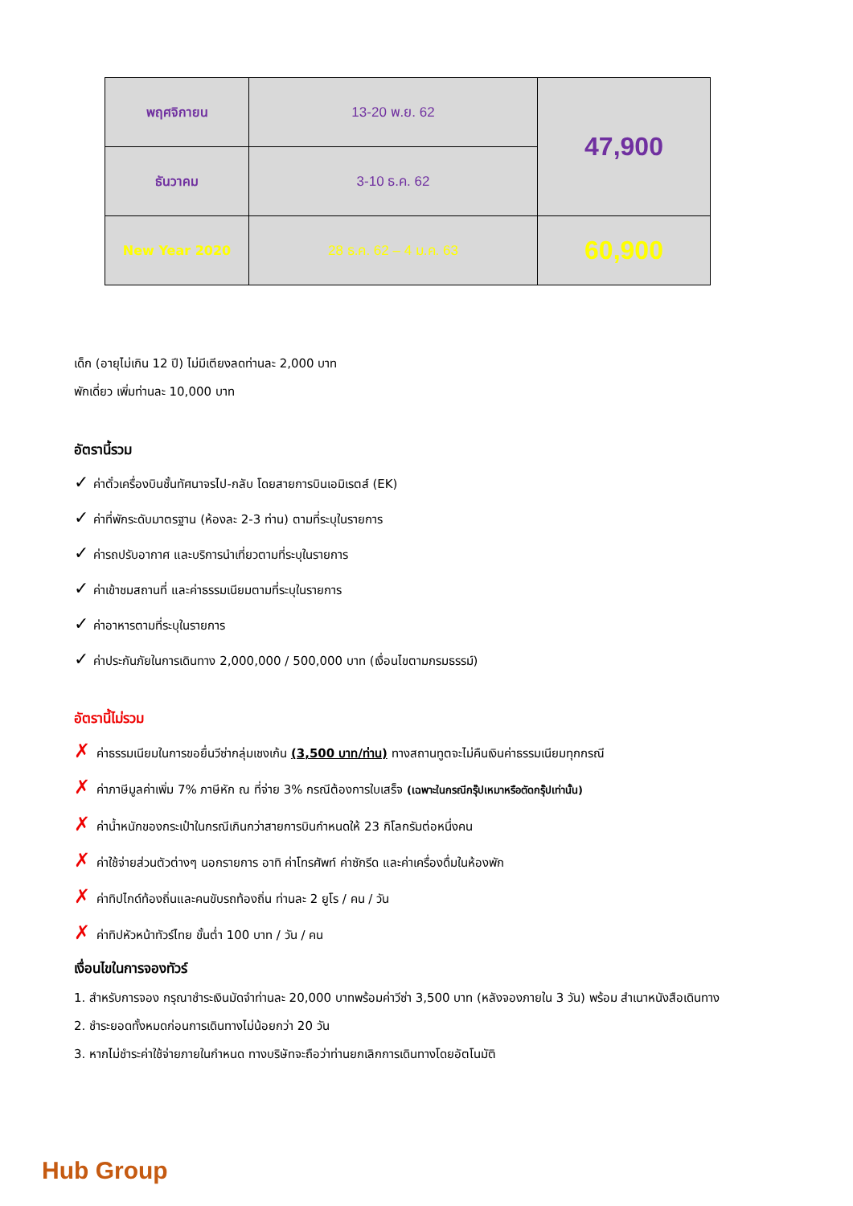| พฤศจิกายน | 13-20 พ.ย. 62 | 47,900 |
| ธันวาคม | 3-10 ธ.ค. 62 | |
| New Year 2020 | 28 ธ.ค. 62 – 4 ม.ค. 63 | 60,900 |
เด็ก (อายุไม่เกิน 12 ปี) ไม่มีเตียงลดท่านละ 2,000 บาท
พักเดี่ยว เพิ่มท่านละ 10,000 บาท
อัตรานี้รวม
✓ ค่าตั๋วเครื่องบินชั้นทัศนาจรไป-กลับ โดยสายการบินเอมิเรตส์ (EK)
✓ ค่าที่พักระดับมาตรฐาน (ห้องละ 2-3 ท่าน) ตามที่ระบุในรายการ
✓ ค่ารถปรับอากาศ และบริการนำเที่ยวตามที่ระบุในรายการ
✓ ค่าเข้าชมสถานที่ และค่าธรรมเนียมตามที่ระบุในรายการ
✓ ค่าอาหารตามที่ระบุในรายการ
✓ ค่าประกันภัยในการเดินทาง 2,000,000 / 500,000 บาท (เงื่อนไขตามกรมธรรม์)
อัตรานี้ไม่รวม
✗ ค่าธรรมเนียมในการขอยื่นวีซ่ากลุ่มเชงเก้น (3,500 บาท/ท่าน) ทางสถานทูตจะไม่คืนเงินค่าธรรมเนียมทุกกรณี
✗ ค่าภาษีมูลค่าเพิ่ม 7% ภาษีหัก ณ ที่จ่าย 3% กรณีต้องการใบเสร็จ (เฉพาะในกรณีกรุ๊ปเหมาหรือตัดกรุ๊ปเท่านั้น)
✗ ค่าน้ำหนักของกระเป๋าในกรณีเกินกว่าสายการบินกำหนดให้ 23 กิโลกรัมต่อหนึ่งคน
✗ ค่าใช้จ่ายส่วนตัวต่างๆ นอกรายการ อาทิ ค่าโทรศัพท์ ค่าซักรีด และค่าเครื่องดื่มในห้องพัก
✗ ค่าทิปไกด์ท้องถิ่นและคนขับรถท้องถิ่น ท่านละ 2 ยูโร / คน / วัน
✗ ค่าทิปหัวหน้าทัวร์ไทย ขั้นต่ำ 100 บาท / วัน / คน
เงื่อนไขในการจองทัวร์
1. สำหรับการจอง กรุณาชำระเงินมัดจำท่านละ 20,000 บาทพร้อมค่าวีซ่า 3,500 บาท (หลังจองภายใน 3 วัน) พร้อม สำเนาหนังสือเดินทาง
2. ชำระยอดทั้งหมดก่อนการเดินทางไม่น้อยกว่า 20 วัน
3. หากไม่ชำระค่าใช้จ่ายภายในกำหนด ทางบริษัทจะถือว่าท่านยกเลิกการเดินทางโดยอัตโนมัติ
Hub Group